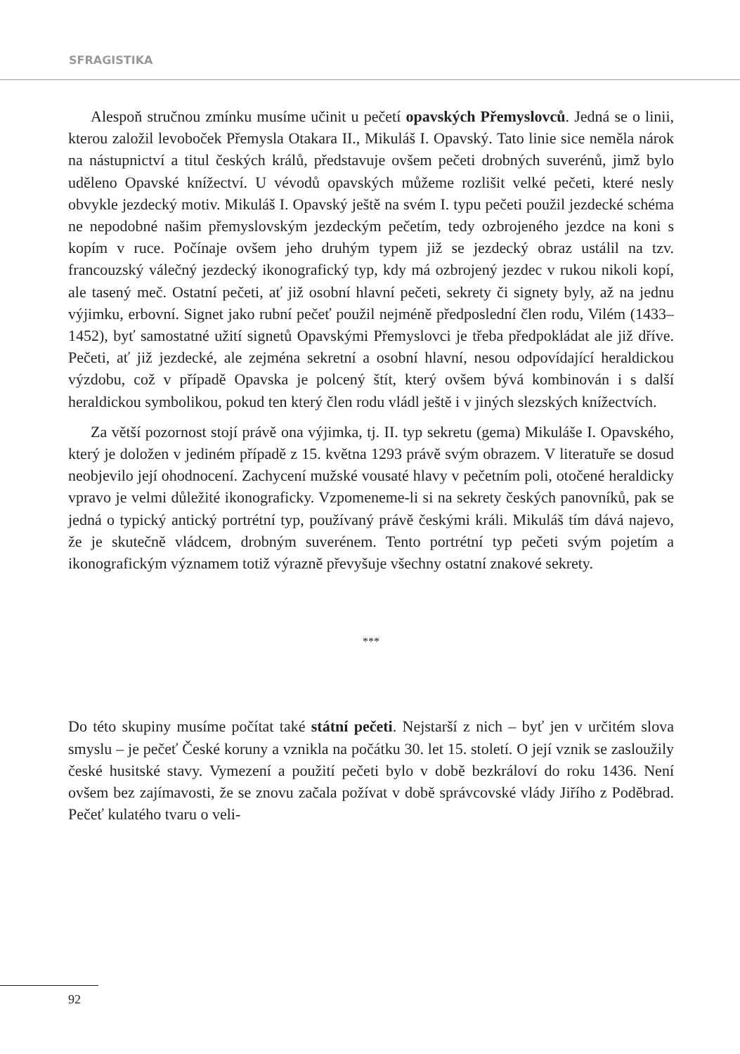SFRAGISTIKA
Alespoň stručnou zmínku musíme učinit u pečetí opavských Přemyslovců. Jedná se o linii, kterou založil levoboček Přemysla Otakara II., Mikuláš I. Opavský. Tato linie sice neměla nárok na nástupnictví a titul českých králů, představuje ovšem pečeti drobných suverénů, jimž bylo uděleno Opavské knížectví. U vévodů opavských můžeme rozlišit velké pečeti, které nesly obvykle jezdecký motiv. Mikuláš I. Opavský ještě na svém I. typu pečeti použil jezdecké schéma ne nepodobné našim přemyslovským jezdeckým pečetím, tedy ozbrojeného jezdce na koni s kopím v ruce. Počínaje ovšem jeho druhým typem již se jezdecký obraz ustálil na tzv. francouzský válečný jezdecký ikonografický typ, kdy má ozbrojený jezdec v rukou nikoli kopí, ale tasený meč. Ostatní pečeti, ať již osobní hlavní pečeti, sekrety či signety byly, až na jednu výjimku, erbovní. Signet jako rubní pečeť použil nejméně předposlední člen rodu, Vilém (1433–1452), byť samostatné užití signetů Opavskými Přemyslovci je třeba předpokládat ale již dříve. Pečeti, ať již jezdecké, ale zejména sekretní a osobní hlavní, nesou odpovídající heraldickou výzdobu, což v případě Opavska je polcený štít, který ovšem bývá kombinován i s další heraldickou symbolikou, pokud ten který člen rodu vládl ještě i v jiných slezských knížectvích.
Za větší pozornost stojí právě ona výjimka, tj. II. typ sekretu (gema) Mikuláše I. Opavského, který je doložen v jediném případě z 15. května 1293 právě svým obrazem. V literatuře se dosud neobjevilo její ohodnocení. Zachycení mužské vousaté hlavy v pečetním poli, otočené heraldicky vpravo je velmi důležité ikonograficky. Vzpomeneme-li si na sekrety českých panovníků, pak se jedná o typický antický portrétní typ, používaný právě českými králi. Mikuláš tím dává najevo, že je skutečně vládcem, drobným suverénem. Tento portrétní typ pečeti svým pojetím a ikonografickým významem totiž výrazně převyšuje všechny ostatní znakové sekrety.
***
Do této skupiny musíme počítat také státní pečeti. Nejstarší z nich – byť jen v určitém slova smyslu – je pečeť České koruny a vznikla na počátku 30. let 15. století. O její vznik se zasloužily české husitské stavy. Vymezení a použití pečeti bylo v době bezkráloví do roku 1436. Není ovšem bez zajímavosti, že se znovu začala požívat v době správcovské vlády Jiřího z Poděbrad. Pečeť kulatého tvaru o veli-
92